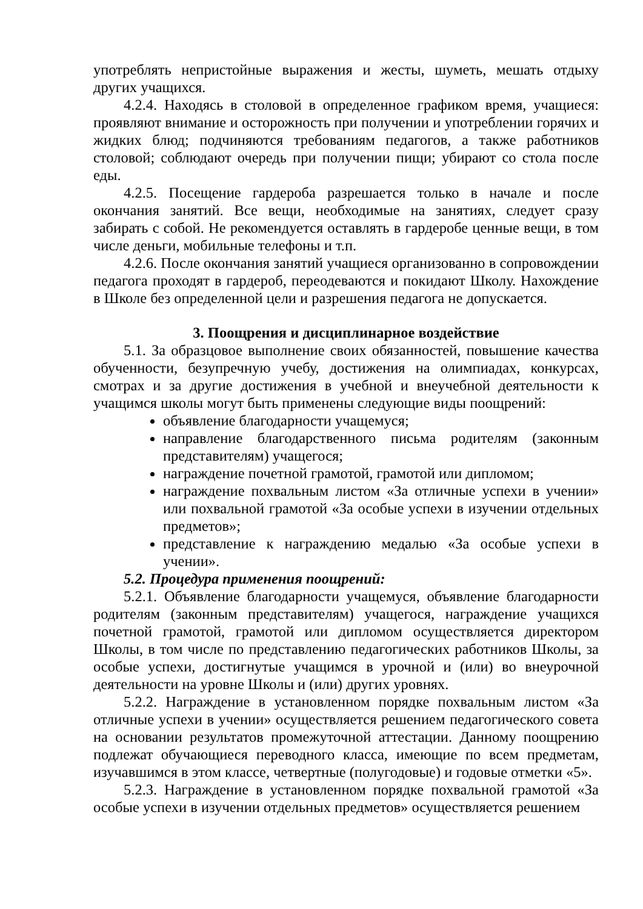употреблять непристойные выражения и жесты, шуметь, мешать отдыху других учащихся.
4.2.4. Находясь в столовой в определенное графиком время, учащиеся: проявляют внимание и осторожность при получении и употреблении горячих и жидких блюд; подчиняются требованиям педагогов, а также работников столовой; соблюдают очередь при получении пищи; убирают со стола после еды.
4.2.5. Посещение гардероба разрешается только в начале и после окончания занятий. Все вещи, необходимые на занятиях, следует сразу забирать с собой. Не рекомендуется оставлять в гардеробе ценные вещи, в том числе деньги, мобильные телефоны и т.п.
4.2.6. После окончания занятий учащиеся организованно в сопровождении педагога проходят в гардероб, переодеваются и покидают Школу. Нахождение в Школе без определенной цели и разрешения педагога не допускается.
3. Поощрения и дисциплинарное воздействие
5.1. За образцовое выполнение своих обязанностей, повышение качества обученности, безупречную учебу, достижения на олимпиадах, конкурсах, смотрах и за другие достижения в учебной и внеучебной деятельности к учащимся школы могут быть применены следующие виды поощрений:
объявление благодарности учащемуся;
направление благодарственного письма родителям (законным представителям) учащегося;
награждение почетной грамотой, грамотой или дипломом;
награждение похвальным листом «За отличные успехи в учении» или похвальной грамотой «За особые успехи в изучении отдельных предметов»;
представление к награждению медалью «За особые успехи в учении».
5.2. Процедура применения поощрений:
5.2.1. Объявление благодарности учащемуся, объявление благодарности родителям (законным представителям) учащегося, награждение учащихся почетной грамотой, грамотой или дипломом осуществляется директором Школы, в том числе по представлению педагогических работников Школы, за особые успехи, достигнутые учащимся в урочной и (или) во внеурочной деятельности на уровне Школы и (или) других уровнях.
5.2.2. Награждение в установленном порядке похвальным листом «За отличные успехи в учении» осуществляется решением педагогического совета на основании результатов промежуточной аттестации. Данному поощрению подлежат обучающиеся переводного класса, имеющие по всем предметам, изучавшимся в этом классе, четвертные (полугодовые) и годовые отметки «5».
5.2.3. Награждение в установленном порядке похвальной грамотой «За особые успехи в изучении отдельных предметов» осуществляется решением